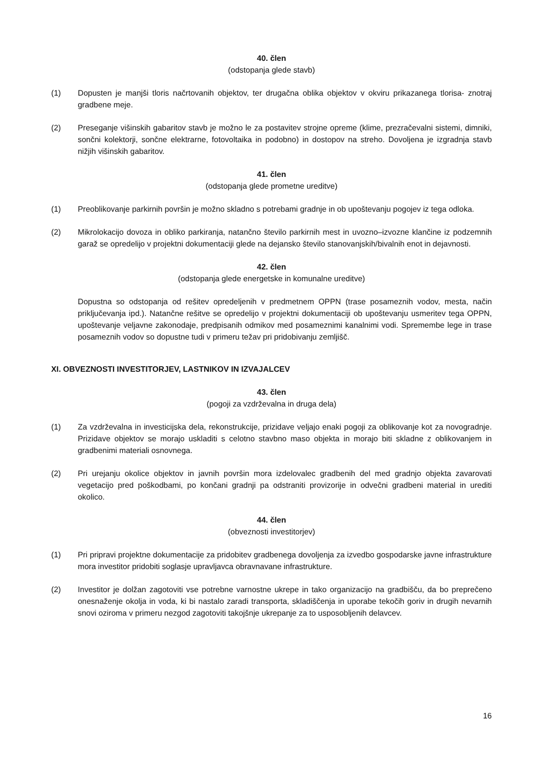40. člen
(odstopanja glede stavb)
(1) Dopusten je manjši tloris načrtovanih objektov, ter drugačna oblika objektov v okviru prikazanega tlorisa- znotraj gradbene meje.
(2) Preseganje višinskih gabaritov stavb je možno le za postavitev strojne opreme (klime, prezračevalni sistemi, dimniki, sončni kolektorji, sončne elektrarne, fotovoltaika in podobno) in dostopov na streho. Dovoljena je izgradnja stavb nižjih višinskih gabaritov.
41. člen
(odstopanja glede prometne ureditve)
(1) Preoblikovanje parkirnih površin je možno skladno s potrebami gradnje in ob upoštevanju pogojev iz tega odloka.
(2) Mikrolokacijo dovoza in obliko parkiranja, natančno število parkirnih mest in uvozno–izvozne klančine iz podzemnih garaž se opredelijo v projektni dokumentaciji glede na dejansko število stanovanjskih/bivalnih enot in dejavnosti.
42. člen
(odstopanja glede energetske in komunalne ureditve)
Dopustna so odstopanja od rešitev opredeljenih v predmetnem OPPN (trase posameznih vodov, mesta, način priključevanja ipd.). Natančne rešitve se opredelijo v projektni dokumentaciji ob upoštevanju usmeritev tega OPPN, upoštevanje veljavne zakonodaje, predpisanih odmikov med posameznimi kanalnimi vodi. Spremembe lege in trase posameznih vodov so dopustne tudi v primeru težav pri pridobivanju zemljišč.
XI. OBVEZNOSTI INVESTITORJEV, LASTNIKOV IN IZVAJALCEV
43. člen
(pogoji za vzdrževalna in druga dela)
(1) Za vzdrževalna in investicijska dela, rekonstrukcije, prizidave veljajo enaki pogoji za oblikovanje kot za novogradnje. Prizidave objektov se morajo uskladiti s celotno stavbno maso objekta in morajo biti skladne z oblikovanjem in gradbenimi materiali osnovnega.
(2) Pri urejanju okolice objektov in javnih površin mora izdelovalec gradbenih del med gradnjo objekta zavarovati vegetacijo pred poškodbami, po končani gradnji pa odstraniti provizorije in odvečni gradbeni material in urediti okolico.
44. člen
(obveznosti investitorjev)
(1) Pri pripravi projektne dokumentacije za pridobitev gradbenega dovoljenja za izvedbo gospodarske javne infrastrukture mora investitor pridobiti soglasje upravljavca obravnavane infrastrukture.
(2) Investitor je dolžan zagotoviti vse potrebne varnostne ukrepe in tako organizacijo na gradbišču, da bo preprečeno onesnaženje okolja in voda, ki bi nastalo zaradi transporta, skladiščenja in uporabe tekočih goriv in drugih nevarnih snovi oziroma v primeru nezgod zagotoviti takojšnje ukrepanje za to usposobljenih delavcev.
16